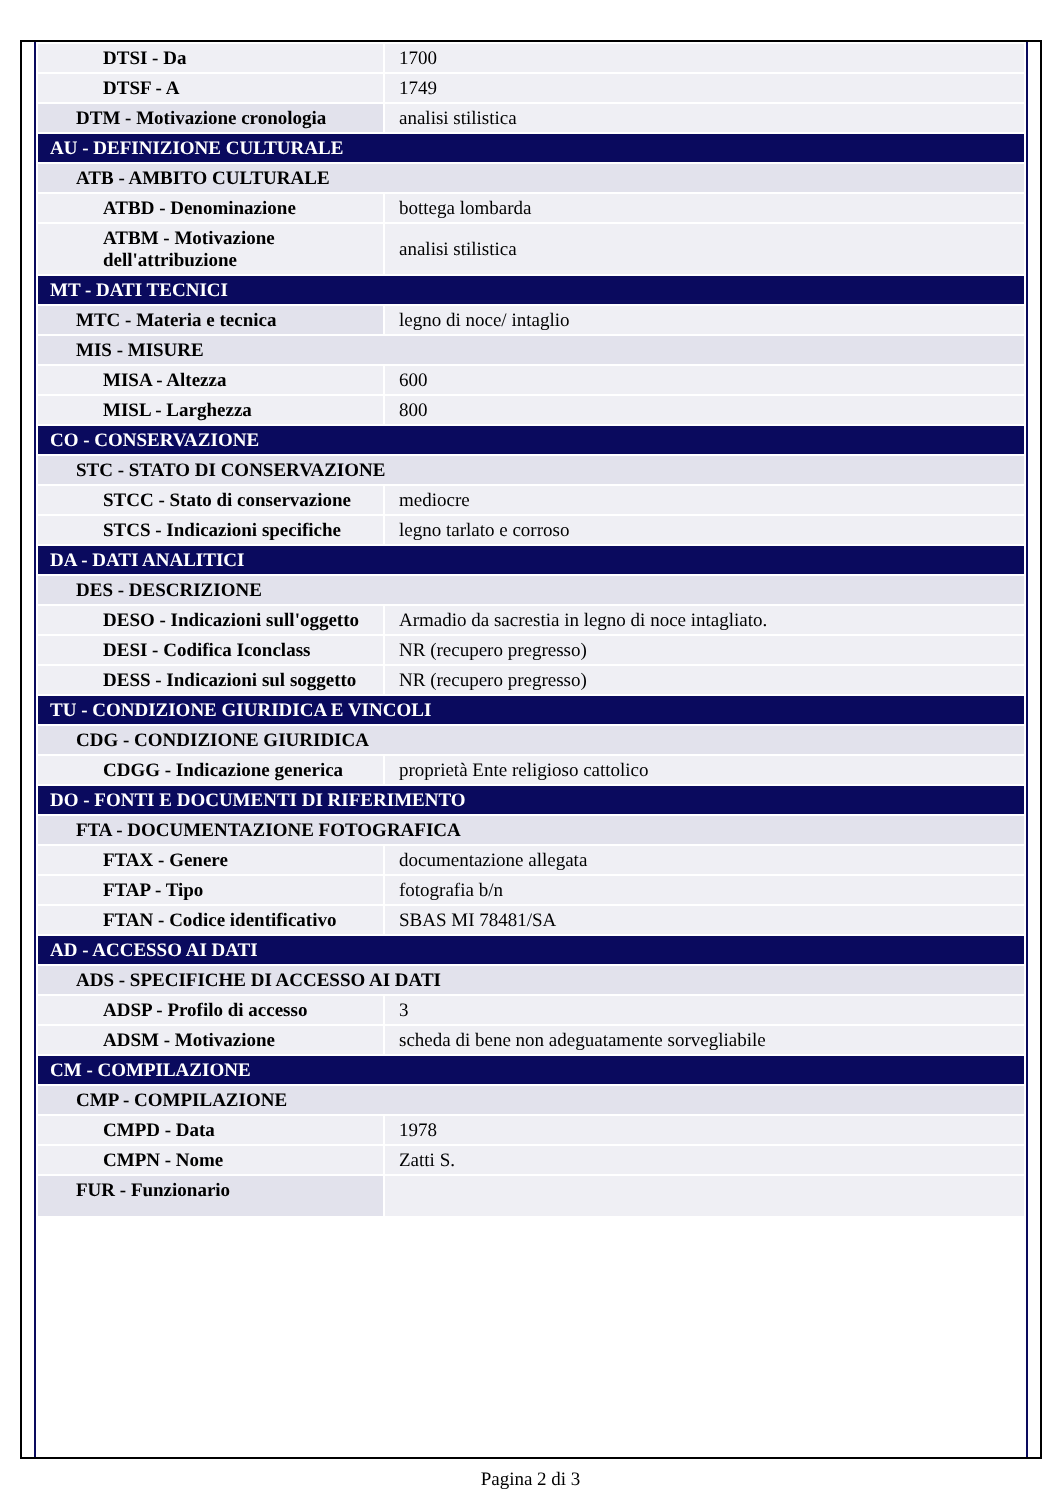| DTSI - Da | 1700 |
| DTSF - A | 1749 |
| DTM - Motivazione cronologia | analisi stilistica |
| AU - DEFINIZIONE CULTURALE | |
| ATB - AMBITO CULTURALE | |
| ATBD - Denominazione | bottega lombarda |
| ATBM - Motivazione dell'attribuzione | analisi stilistica |
| MT - DATI TECNICI | |
| MTC - Materia e tecnica | legno di noce/ intaglio |
| MIS - MISURE | |
| MISA - Altezza | 600 |
| MISL - Larghezza | 800 |
| CO - CONSERVAZIONE | |
| STC - STATO DI CONSERVAZIONE | |
| STCC - Stato di conservazione | mediocre |
| STCS - Indicazioni specifiche | legno tarlato e corroso |
| DA - DATI ANALITICI | |
| DES - DESCRIZIONE | |
| DESO - Indicazioni sull'oggetto | Armadio da sacrestia in legno di noce intagliato. |
| DESI - Codifica Iconclass | NR (recupero pregresso) |
| DESS - Indicazioni sul soggetto | NR (recupero pregresso) |
| TU - CONDIZIONE GIURIDICA E VINCOLI | |
| CDG - CONDIZIONE GIURIDICA | |
| CDGG - Indicazione generica | proprietà Ente religioso cattolico |
| DO - FONTI E DOCUMENTI DI RIFERIMENTO | |
| FTA - DOCUMENTAZIONE FOTOGRAFICA | |
| FTAX - Genere | documentazione allegata |
| FTAP - Tipo | fotografia b/n |
| FTAN - Codice identificativo | SBAS MI 78481/SA |
| AD - ACCESSO AI DATI | |
| ADS - SPECIFICHE DI ACCESSO AI DATI | |
| ADSP - Profilo di accesso | 3 |
| ADSM - Motivazione | scheda di bene non adeguatamente sorvegliabile |
| CM - COMPILAZIONE | |
| CMP - COMPILAZIONE | |
| CMPD - Data | 1978 |
| CMPN - Nome | Zatti S. |
| FUR - Funzionario | |
Pagina 2 di 3